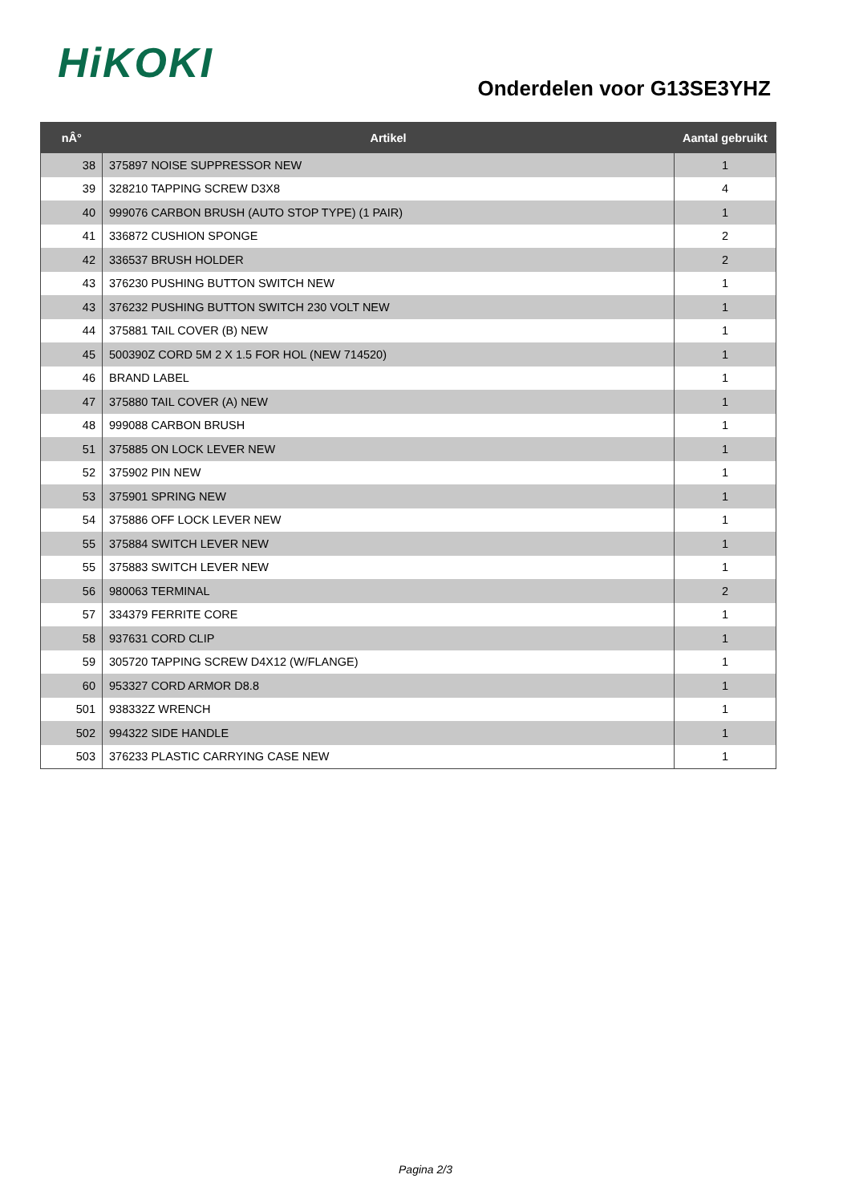HiKOKI
Onderdelen voor G13SE3YHZ
| nÂ° | Artikel | Aantal gebruikt |
| --- | --- | --- |
| 38 | 375897 NOISE SUPPRESSOR NEW | 1 |
| 39 | 328210 TAPPING SCREW D3X8 | 4 |
| 40 | 999076 CARBON BRUSH (AUTO STOP TYPE) (1 PAIR) | 1 |
| 41 | 336872 CUSHION SPONGE | 2 |
| 42 | 336537 BRUSH HOLDER | 2 |
| 43 | 376230 PUSHING BUTTON SWITCH NEW | 1 |
| 43 | 376232 PUSHING BUTTON SWITCH 230 VOLT NEW | 1 |
| 44 | 375881 TAIL COVER (B) NEW | 1 |
| 45 | 500390Z CORD 5M 2 X 1.5 FOR HOL (NEW 714520) | 1 |
| 46 | BRAND LABEL | 1 |
| 47 | 375880 TAIL COVER (A) NEW | 1 |
| 48 | 999088 CARBON BRUSH | 1 |
| 51 | 375885 ON LOCK LEVER NEW | 1 |
| 52 | 375902 PIN NEW | 1 |
| 53 | 375901 SPRING NEW | 1 |
| 54 | 375886 OFF LOCK LEVER NEW | 1 |
| 55 | 375884 SWITCH LEVER NEW | 1 |
| 55 | 375883 SWITCH LEVER NEW | 1 |
| 56 | 980063 TERMINAL | 2 |
| 57 | 334379 FERRITE CORE | 1 |
| 58 | 937631 CORD CLIP | 1 |
| 59 | 305720 TAPPING SCREW D4X12 (W/FLANGE) | 1 |
| 60 | 953327 CORD ARMOR D8.8 | 1 |
| 501 | 938332Z WRENCH | 1 |
| 502 | 994322 SIDE HANDLE | 1 |
| 503 | 376233 PLASTIC CARRYING CASE NEW | 1 |
Pagina 2/3